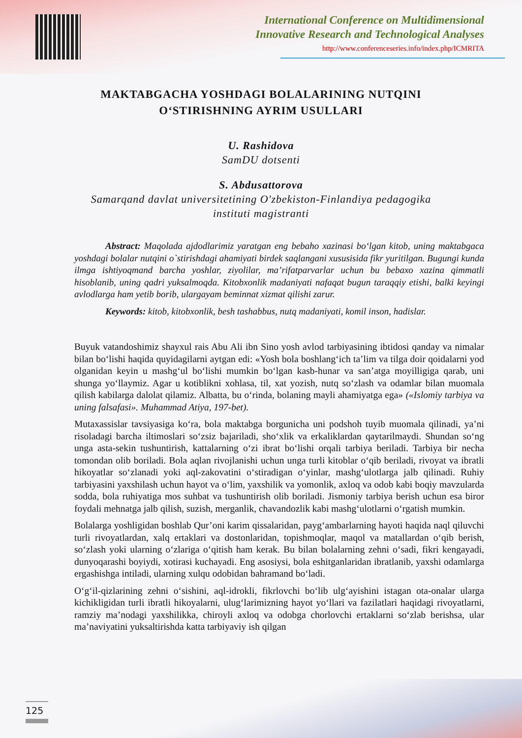International Conference on Multidimensional
Innovative Research and Technological Analyses
http://www.conferenceseries.info/index.php/ICMRITA
MAKTABGACHA YOSHDAGI BOLALARINING NUTQINI
O‘STIRISHNING AYRIM USULLARI
U. Rashidova
SamDU dotsenti
S. Abdusattorova
Samarqand davlat universitetining O'zbekiston-Finlandiya pedagogika
instituti magistranti
Abstract: Maqolada ajdodlarimiz yaratgan eng bebaho xazinasi bo‘lgan kitob, uning maktabgaca yoshdagi bolalar nutqini o`stirishdagi ahamiyati birdek saqlangani xususisida fikr yuritilgan. Bugungi kunda ilmga ishtiyoqmand barcha yoshlar, ziyolilar, ma’rifatparvarlar uchun bu bebaxo xazina qimmatli hisoblanib, uning qadri yuksalmoqda. Kitobxonlik madaniyati nafaqat bugun taraqqiy etishi, balki keyingi avlodlarga ham yetib borib, ulargayam beminnat xizmat qilishi zarur.
Keywords: kitob, kitobxonlik, besh tashabbus, nutq madaniyati, komil inson, hadislar.
Buyuk vatandoshimiz shayxul rais Abu Ali ibn Sino yosh avlod tarbiyasining ibtidosi qanday va nimalar bilan bo‘lishi haqida quyidagilarni aytgan edi: «Yosh bola boshlang‘ich ta’lim va tilga doir qoidalarni yod olganidan keyin u mashg‘ul bo‘lishi mumkin bo‘lgan kasb-hunar va san’atga moyilligiga qarab, uni shunga yo‘llaymiz. Agar u kotiblikni xohlasa, til, xat yozish, nutq so‘zlash va odamlar bilan muomala qilish kabilarga dalolat qilamiz. Albatta, bu o‘rinda, bolaning mayli ahamiyatga ega» («Islomiy tarbiya va uning falsafasi». Muhammad Atiya, 197-bet).
Mutaxassislar tavsiyasiga ko‘ra, bola maktabga borgunicha uni podshoh tuyib muomala qilinadi, ya’ni risoladagi barcha iltimoslari so‘zsiz bajariladi, sho‘xlik va erkaliklardan qaytarilmaydi. Shundan so‘ng unga asta-sekin tushuntirish, kattalarning o‘zi ibrat bo‘lishi orqali tarbiya beriladi. Tarbiya bir necha tomondan olib boriladi. Bola aqlan rivojlanishi uchun unga turli kitoblar o‘qib beriladi, rivoyat va ibratli hikoyatlar so‘zlanadi yoki aql-zakovatini o‘stiradigan o‘yinlar, mashg‘ulotlarga jalb qilinadi. Ruhiy tarbiyasini yaxshilash uchun hayot va o‘lim, yaxshilik va yomonlik, axloq va odob kabi boqiy mavzularda sodda, bola ruhiyatiga mos suhbat va tushuntirish olib boriladi. Jismoniy tarbiya berish uchun esa biror foydali mehnatga jalb qilish, suzish, merganlik, chavandozlik kabi mashg‘ulotlarni o‘rgatish mumkin.
Bolalarga yoshligidan boshlab Qur’oni karim qissalaridan, payg‘ambarlarning hayoti haqida naql qiluvchi turli rivoyatlardan, xalq ertaklari va dostonlaridan, topishmoqlar, maqol va matallardan o‘qib berish, so‘zlash yoki ularning o‘zlariga o‘qitish ham kerak. Bu bilan bolalarning zehni o‘sadi, fikri kengayadi, dunyoqarashi boyiydi, xotirasi kuchayadi. Eng asosiysi, bola eshitganlaridan ibratlanib, yaxshi odamlarga ergashishga intiladi, ularning xulqu odobidan bahramand bo‘ladi.
O‘g‘il-qizlarining zehni o‘sishini, aql-idrokli, fikrlovchi bo‘lib ulg‘ayishini istagan ota-onalar ularga kichikligidan turli ibratli hikoyalarni, ulug‘larimizning hayot yo‘llari va fazilatlari haqidagi rivoyatlarni, ramziy ma’nodagi yaxshilikka, chiroyli axloq va odobga chorlovchi ertaklarni so‘zlab berishsa, ular ma’naviyatini yuksaltirishda katta tarbiyaviy ish qilgan
125